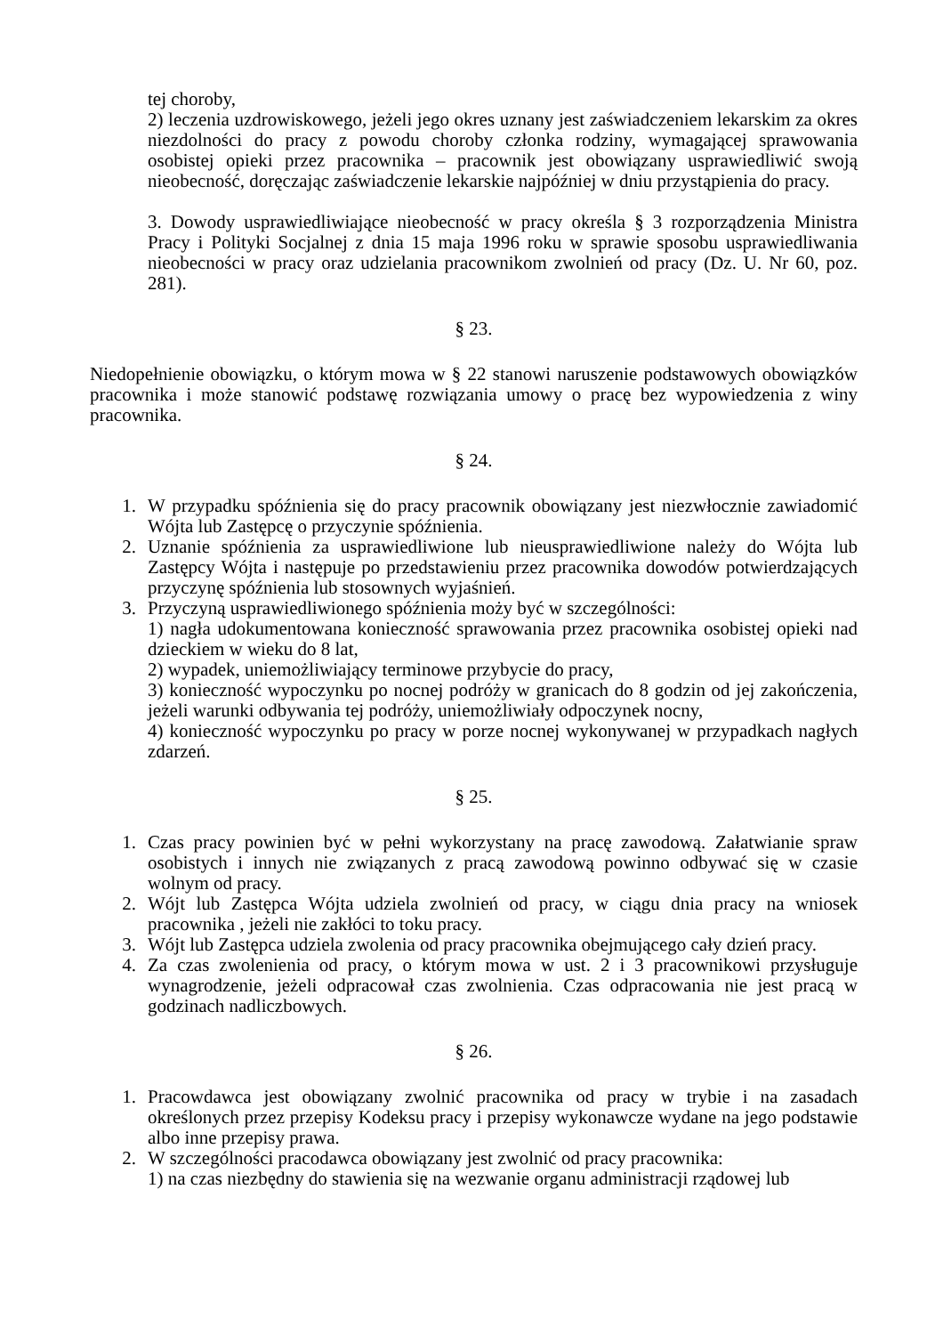tej choroby,
2) leczenia uzdrowiskowego, jeżeli jego okres uznany jest zaświadczeniem lekarskim za okres niezdolności do pracy z powodu choroby członka rodziny, wymagającej sprawowania osobistej opieki przez pracownika – pracownik jest obowiązany usprawiedliwić swoją nieobecność, doręczając zaświadczenie lekarskie najpóźniej w dniu przystąpienia do pracy.
3. Dowody usprawiedliwiające nieobecność w pracy określa § 3 rozporządzenia Ministra Pracy i Polityki Socjalnej z dnia 15 maja 1996 roku w sprawie sposobu usprawiedliwania nieobecności w pracy oraz udzielania pracownikom zwolnień od pracy (Dz. U. Nr 60, poz. 281).
§ 23.
Niedopełnienie obowiązku, o którym mowa w § 22 stanowi naruszenie podstawowych obowiązków pracownika i może stanowić podstawę rozwiązania umowy o pracę bez wypowiedzenia z winy pracownika.
§ 24.
1. W przypadku spóźnienia się do pracy pracownik obowiązany jest niezwłocznie zawiadomić Wójta lub Zastępcę o przyczynie spóźnienia.
2. Uznanie spóźnienia za usprawiedliwione lub nieusprawiedliwione należy do Wójta lub Zastępcy Wójta i następuje po przedstawieniu przez pracownika dowodów potwierdzających przyczynę spóźnienia lub stosownych wyjaśnień.
3. Przyczyną usprawiedliwionego spóźnienia moży być w szczególności:
1) nagła udokumentowana konieczność sprawowania przez pracownika osobistej opieki nad dzieckiem w wieku do 8 lat,
2) wypadek, uniemożliwiający terminowe przybycie do pracy,
3) konieczność wypoczynku po nocnej podróży w granicach do 8 godzin od jej zakończenia, jeżeli warunki odbywania tej podróży, uniemożliwiały odpoczynek nocny,
4) konieczność wypoczynku po pracy w porze nocnej wykonywanej w przypadkach nagłych zdarzeń.
§ 25.
1. Czas pracy powinien być w pełni wykorzystany na pracę zawodową. Załatwianie spraw osobistych i innych nie związanych z pracą zawodową powinno odbywać się w czasie wolnym od pracy.
2. Wójt lub Zastępca Wójta udziela zwolnień od pracy, w ciągu dnia pracy na wniosek pracownika , jeżeli nie zakłóci to toku pracy.
3. Wójt lub Zastępca udziela zwolenia od pracy pracownika obejmującego cały dzień pracy.
4. Za czas zwolenienia od pracy, o którym mowa w ust. 2 i 3 pracownikowi przysługuje wynagrodzenie, jeżeli odpracował czas zwolnienia. Czas odpracowania nie jest pracą w godzinach nadliczbowych.
§ 26.
1. Pracowdawca jest obowiązany zwolnić pracownika od pracy w trybie i na zasadach określonych przez przepisy Kodeksu pracy i przepisy wykonawcze wydane na jego podstawie albo inne przepisy prawa.
2. W szczególności pracodawca obowiązany jest zwolnić od pracy pracownika:
1) na czas niezbędny do stawienia się na wezwanie organu administracji rządowej lub